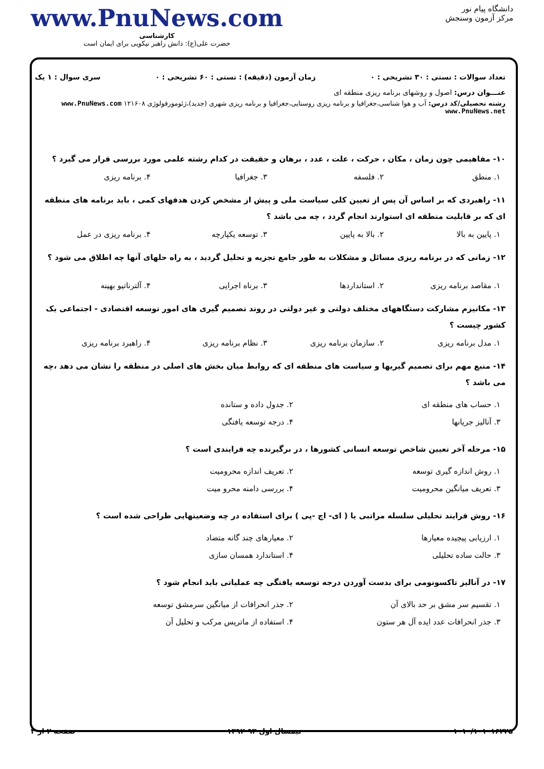دانشگاه پیام نور
مرکز آزمون وسنجش
www.PnuNews.com
کارشناسی
حضرت علی(ع): دانش راهبر نیکویی برای ایمان است
تعداد سوالات : تستی : ۳۰ تشریحی : ۰ زمان آزمون (دقیقه) : تستی : ۶۰ تشریحی : ۰ سری سوال : ۱ یک
عنـــوان درس: اصول و روشهای برنامه ریزی منطقه ای
رشته تحصیلی/کد درس: آب و هوا شناسی،جغرافیا و برنامه ریزی روستایی،جغرافیا و برنامه ریزی شهری (جدید)،ژئومورفولوژی ۱۲۱۶۰۸ www.PnuNews.com www.PnuNews.net
۱۰- مفاهیمی چون زمان ، مکان ، حرکت ، علت ، عدد ، برهان و حقیقت در کدام رشته علمی مورد بررسی قرار می گیرد ؟
۱. منطق ۲. فلسفه ۳. جغرافیا ۴. برنامه ریزی
۱۱- راهبردی که بر اساس آن پس از تعیین کلی سیاست ملی و پیش از مشخص کردن هدفهای کمی ، باید برنامه های منطقه ای که بر قابلیت منطقه ای استوارند انجام گردد ، چه می باشد ؟
۱. پایین به بالا ۲. بالا به پایین ۳. توسعه یکپارچه ۴. برنامه ریزی در عمل
۱۲- زمانی که در برنامه ریزی مسائل و مشکلات به طور جامع تجزیه و تحلیل گردید ، به راه حلهای آنها چه اطلاق می شود ؟
۱. مقاصد برنامه ریزی ۲. استانداردها ۳. برناه اجرایی ۴. آلترناتیو بهینه
۱۳- مکانیزم مشارکت دستگاههای مختلف دولتی و غیر دولتی در روند تصمیم گیری های امور توسعه اقتصادی - اجتماعی یک کشور چیست ؟
۱. مدل برنامه ریزی ۲. سازمان برنامه ریزی ۳. نظام برنامه ریزی ۴. راهبرد برنامه ریزی
۱۴- منبع مهم برای تصمیم گیریها و سیاست های منطقه ای که روابط میان بخش های اصلی در منطقه را نشان می دهد ،چه می باشد ؟
۱. حساب های منطقه ای ۲. جدول داده و ستانده ۳. آنالیز جریانها ۴. درجه توسعه یافتگی
۱۵- مرحله آخر تعیین شاخص توسعه انسانی کشورها ، در برگیرنده چه فرایندی است ؟
۱. روش اندازه گیری توسعه ۲. تعریف اندازه محرومیت ۳. تعریف میانگین محرومیت ۴. بررسی دامنه محرو میت
۱۶- روش فرایند تحلیلی سلسله مراتبی یا ( ای- اچ -پی ) برای استفاده در چه وضعیتهایی طراحی شده است ؟
۱. ارزیابی پیچیده معیارها ۲. معیارهای چند گانه متضاد ۳. حالت ساده تحلیلی ۴. استاندارد همسان سازی
۱۷- در آنالیز تاکسونومی برای بدست آوردن درجه توسعه یافتگی چه عملیاتی باید انجام شود ؟
۱. تقسیم سر مشق بر حد بالای آن ۲. جذر انحرافات از میانگین سرمشق توسعه ۳. جذر انحرافات عدد ایده آل هر ستون ۴. استفاده از ماتریس مرکب و تحلیل آن
۱۰۱۰/۱۰۱۰۱۶۲۲۵ نیمسال اول ۹۳-۱۳۹۲ صفحه ۲ از ۴